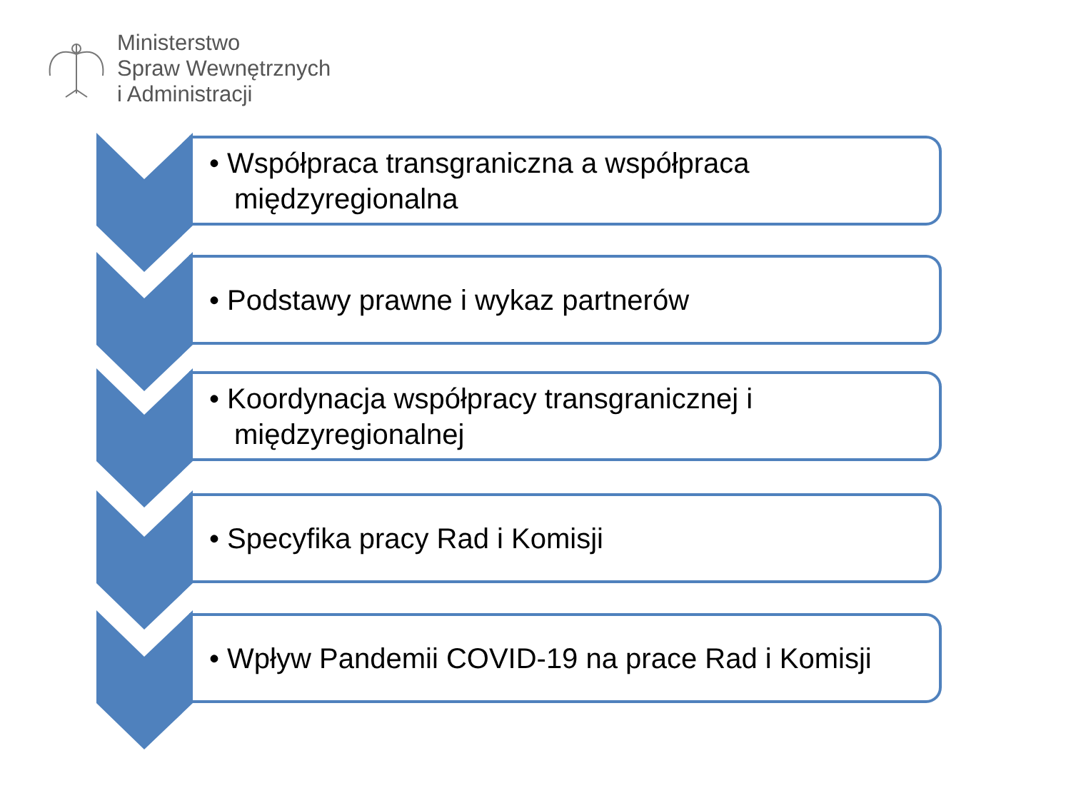Ministerstwo
Spraw Wewnętrznych
i Administracji
• Współpraca transgraniczna a współpraca międzyregionalna
• Podstawy prawne i wykaz partnerów
• Koordynacja współpracy transgranicznej i międzyregionalnej
• Specyfika pracy Rad i Komisji
• Wpływ Pandemii COVID-19 na prace Rad i Komisji